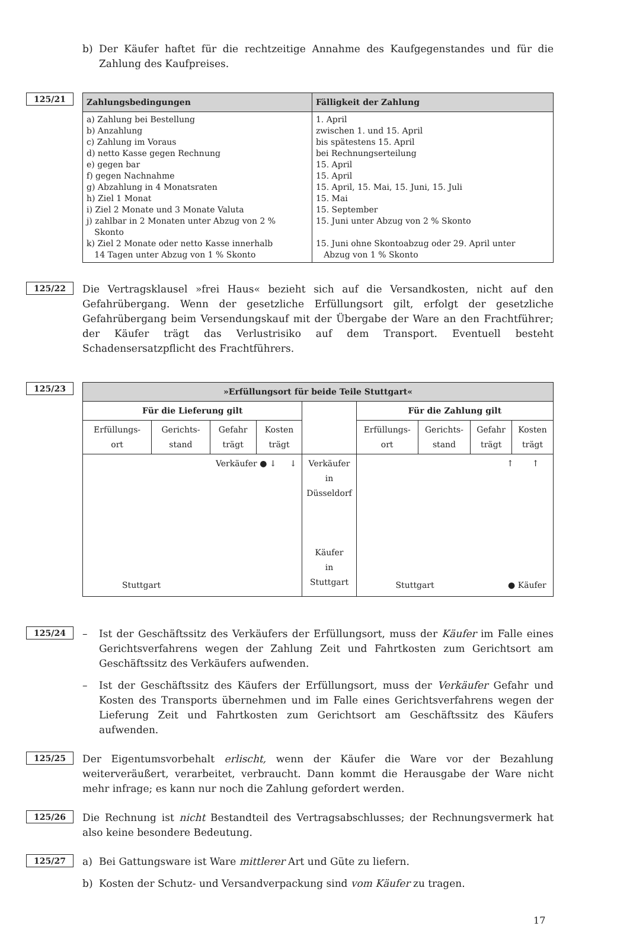b) Der Käufer haftet für die rechtzeitige Annahme des Kaufgegenstandes und für die Zahlung des Kaufpreises.
125/21
| Zahlungsbedingungen | Fälligkeit der Zahlung |
| --- | --- |
| a) Zahlung bei Bestellung b) Anzahlung c) Zahlung im Voraus d) netto Kasse gegen Rechnung e) gegen bar f) gegen Nachnahme g) Abzahlung in 4 Monatsraten h) Ziel 1 Monat i) Ziel 2 Monate und 3 Monate Valuta j) zahlbar in 2 Monaten unter Abzug von 2 % Skonto k) Ziel 2 Monate oder netto Kasse innerhalb 14 Tagen unter Abzug von 1 % Skonto | 1. April zwischen 1. und 15. April bis spätestens 15. April bei Rechnungserteilung 15. April 15. April 15. April, 15. Mai, 15. Juni, 15. Juli 15. Mai 15. September 15. Juni unter Abzug von 2 % Skonto 15. Juni ohne Skontoabzug oder 29. April unter Abzug von 1 % Skonto |
125/22
Die Vertragsklausel »frei Haus« bezieht sich auf die Versandkosten, nicht auf den Gefahrübergang. Wenn der gesetzliche Erfüllungsort gilt, erfolgt der gesetzliche Gefahrübergang beim Versendungskauf mit der Übergabe der Ware an den Frachtführer; der Käufer trägt das Verlustrisiko auf dem Transport. Eventuell besteht Schadensersatzpflicht des Frachtführers.
125/23
| »Erfüllungsort für beide Teile Stuttgart« | | | | | | | | |
| --- | --- | --- | --- | --- | --- | --- | --- | --- |
| Für die Lieferung gilt | | | | | Für die Zahlung gilt | | | |
| Erfüllungs- ort | Gerichts- stand | Gefahr trägt | Kosten trägt | | Erfüllungs- ort | Gerichts- stand | Gefahr trägt | Kosten trägt |
| Verkäufer ● ↓ ↓ Stuttgart | | | | Verkäufer in Düsseldorf Käufer in Stuttgart | ↑ ↑ Stuttgart ● Käufer | | | |
125/24
– Ist der Geschäftssitz des Verkäufers der Erfüllungsort, muss der Käufer im Falle eines Gerichtsverfahrens wegen der Zahlung Zeit und Fahrtkosten zum Gerichtsort am Geschäftssitz des Verkäufers aufwenden.
– Ist der Geschäftssitz des Käufers der Erfüllungsort, muss der Verkäufer Gefahr und Kosten des Transports übernehmen und im Falle eines Gerichtsverfahrens wegen der Lieferung Zeit und Fahrtkosten zum Gerichtsort am Geschäftssitz des Käufers aufwenden.
125/25
Der Eigentumsvorbehalt erlischt, wenn der Käufer die Ware vor der Bezahlung weiterveräußert, verarbeitet, verbraucht. Dann kommt die Herausgabe der Ware nicht mehr infrage; es kann nur noch die Zahlung gefordert werden.
125/26
Die Rechnung ist nicht Bestandteil des Vertragsabschlusses; der Rechnungsvermerk hat also keine besondere Bedeutung.
125/27
a) Bei Gattungsware ist Ware mittlerer Art und Güte zu liefern.
b) Kosten der Schutz- und Versandverpackung sind vom Käufer zu tragen.
17